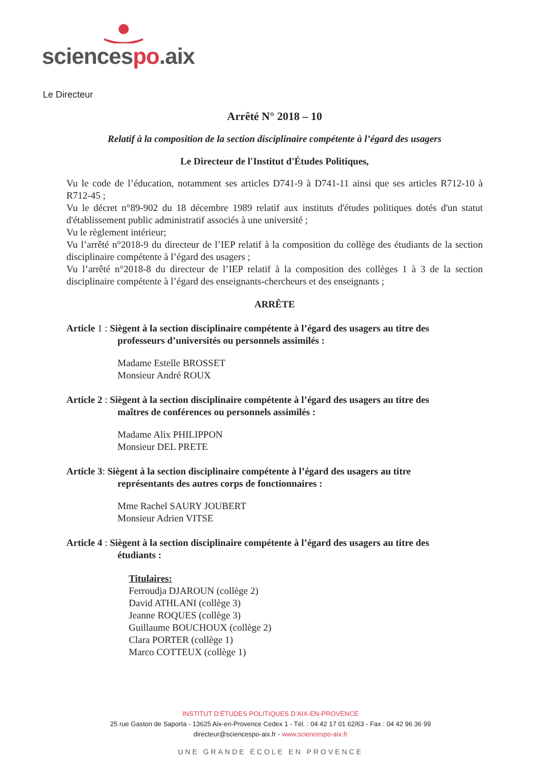sciencespo.aix
Le Directeur
Arrêté N° 2018 – 10
Relatif à la composition de la section disciplinaire compétente à l’égard des usagers
Le Directeur de l'Institut d'Études Politiques,
Vu le code de l’éducation, notamment ses articles D741-9 à D741-11 ainsi que ses articles R712-10 à R712-45 ;
Vu le décret n°89-902 du 18 décembre 1989 relatif aux instituts d'études politiques dotés d'un statut d'établissement public administratif associés à une université ;
Vu le règlement intérieur;
Vu l’arrêté n°2018-9 du directeur de l’IEP relatif à la composition du collège des étudiants de la section disciplinaire compétente à l’égard des usagers ;
Vu l’arrêté n°2018-8 du directeur de l’IEP relatif à la composition des collèges 1 à 3 de la section disciplinaire compétente à l’égard des enseignants-chercheurs et des enseignants ;
ARRÊTE
Article 1 : Siègent à la section disciplinaire compétente à l’égard des usagers au titre des
professeurs d’universités ou personnels assimilés :
Madame Estelle BROSSET
Monsieur André ROUX
Article 2 : Siègent à la section disciplinaire compétente à l’égard des usagers au titre des
maîtres de conférences ou personnels assimilés :
Madame Alix PHILIPPON
Monsieur DEL PRETE
Article 3: Siègent à la section disciplinaire compétente à l’égard des usagers au titre
représentants des autres corps de fonctionnaires :
Mme Rachel SAURY JOUBERT
Monsieur Adrien VITSE
Article 4 : Siègent à la section disciplinaire compétente à l’égard des usagers au titre des
étudiants :
Titulaires:
Ferroudja DJAROUN (collège 2)
David ATHLANI (collège 3)
Jeanne ROQUES (collège 3)
Guillaume BOUCHOUX (collège 2)
Clara PORTER (collège 1)
Marco COTTEUX (collège 1)
INSTITUT D’ÉTUDES POLITIQUES D’AIX-EN-PROVENCE
25 rue Gaston de Saporta - 13625 Aix-en-Provence Cedex 1 - Tél. : 04 42 17 01 62/63 - Fax : 04 42 96 36 99
directeur@sciencespo-aix.fr - www.sciencespo-aix.fr
UNE GRANDE ÉCOLE EN PROVENCE